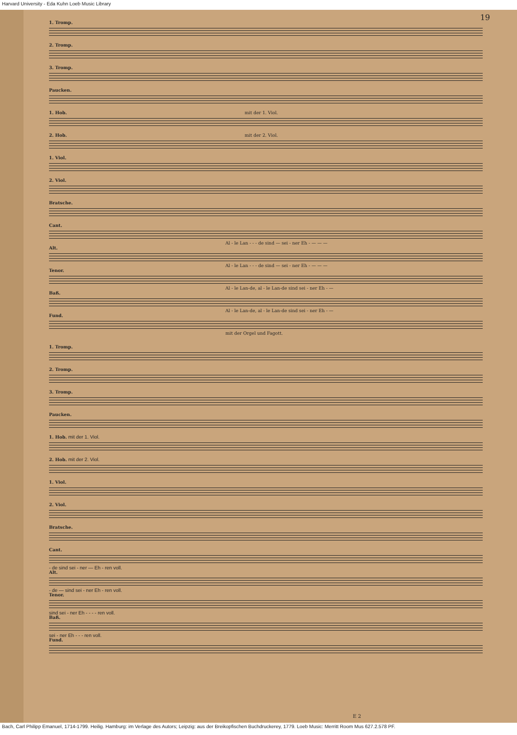Harvard University - Eda Kuhn Loeb Music Library
19
1. Tromp.
2. Tromp.
3. Tromp.
Paucken.
1. Hob. mit der 1. Viol.
2. Hob. mit der 2. Viol.
1. Viol.
2. Viol.
Bratsche.
Cant.
Al - le Lan - - - de sind — sei - ner Eh - — — —
Alt.
Al - le Lan - - - de sind — sei - ner Eh - — — —
Tenor.
Al - le Lan-de, al - le Lan-de sind sei - ner Eh - —
Baß.
Al - le Lan-de, al - le Lan-de sind sei - ner Eh - —
Fund.
mit der Orgel und Fagott.
1. Tromp.
2. Tromp.
3. Tromp.
Paucken.
1. Hob. mit der 1. Viol.
2. Hob. mit der 2. Viol.
1. Viol.
2. Viol.
Bratsche.
Cant.
- de sind sei - ner — Eh - ren voll.
Alt.
- de — sind sei - ner Eh - ren voll.
Tenor.
sind sei - ner Eh - - - - ren voll.
Baß.
sei - ner Eh - - - ren voll.
Fund.
E 2
Bach, Carl Philipp Emanuel, 1714-1799. Heilig. Hamburg: im Verlage des Autors; Leipzig: aus der Breikopfischen Buchdruckerey, 1779. Loeb Music: Merritt Room Mus 627.2.578 PF.